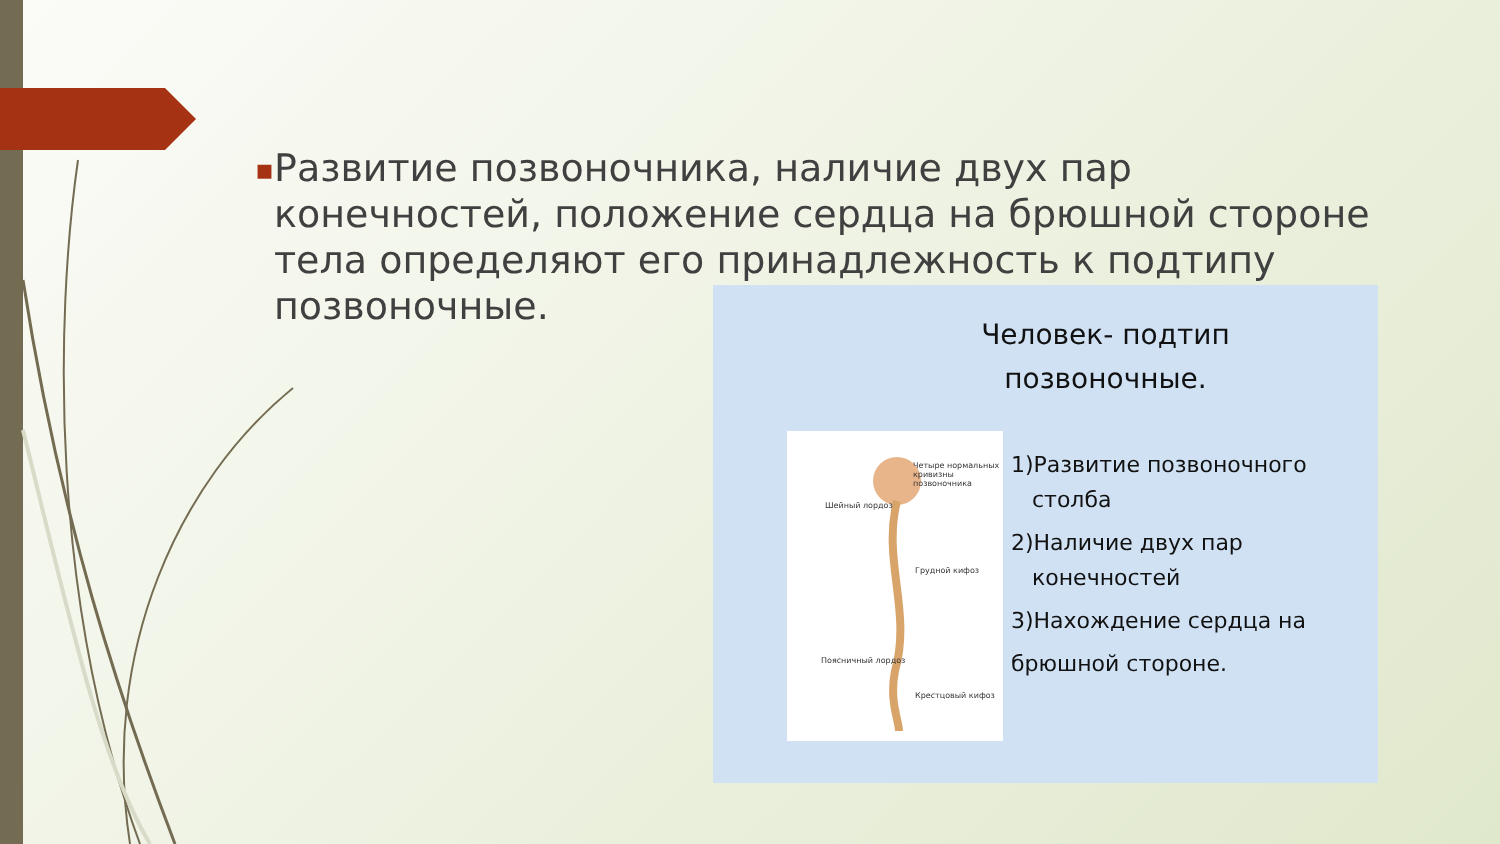▪
Развитие позвоночника, наличие двух пар конечностей, положение сердца на брюшной стороне тела определяют его принадлежность к подтипу позвоночные.
Человек- подтип
позвоночные.
Четыре нормальных кривизны позвоночника
Шейный лордоз
Грудной кифоз
Поясничный лордоз
Крестцовый кифоз
1)Развитие позвоночного
столба
2)Наличие двух пар
конечностей
3)Нахождение сердца на
брюшной стороне.